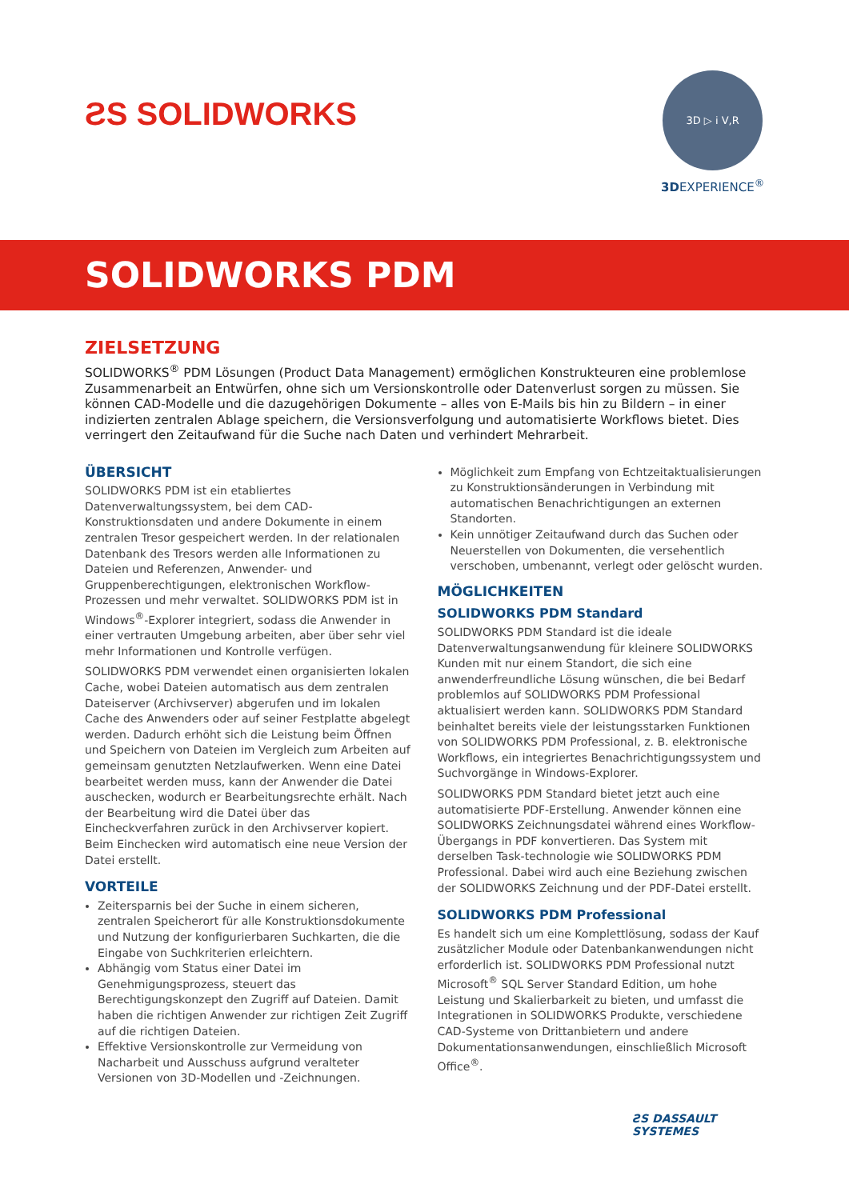ƧS SOLIDWORKS
3D ▷ i V,R
3DEXPERIENCE<sup>®</sup>
SOLIDWORKS PDM
ZIELSETZUNG
SOLIDWORKS<sup>®</sup> PDM Lösungen (Product Data Management) ermöglichen Konstrukteuren eine problemlose Zusammenarbeit an Entwürfen, ohne sich um Versionskontrolle oder Datenverlust sorgen zu müssen. Sie können CAD-Modelle und die dazugehörigen Dokumente – alles von E-Mails bis hin zu Bildern – in einer indizierten zentralen Ablage speichern, die Versionsverfolgung und automatisierte Workflows bietet. Dies verringert den Zeitaufwand für die Suche nach Daten und verhindert Mehrarbeit.
ÜBERSICHT
SOLIDWORKS PDM ist ein etabliertes Datenverwaltungssystem, bei dem CAD-Konstruktionsdaten und andere Dokumente in einem zentralen Tresor gespeichert werden. In der relationalen Datenbank des Tresors werden alle Informationen zu Dateien und Referenzen, Anwender- und Gruppenberechtigungen, elektronischen Workflow-Prozessen und mehr verwaltet. SOLIDWORKS PDM ist in Windows<sup>®</sup>-Explorer integriert, sodass die Anwender in einer vertrauten Umgebung arbeiten, aber über sehr viel mehr Informationen und Kontrolle verfügen.
SOLIDWORKS PDM verwendet einen organisierten lokalen Cache, wobei Dateien automatisch aus dem zentralen Dateiserver (Archivserver) abgerufen und im lokalen Cache des Anwenders oder auf seiner Festplatte abgelegt werden. Dadurch erhöht sich die Leistung beim Öffnen und Speichern von Dateien im Vergleich zum Arbeiten auf gemeinsam genutzten Netzlaufwerken. Wenn eine Datei bearbeitet werden muss, kann der Anwender die Datei auschecken, wodurch er Bearbeitungsrechte erhält. Nach der Bearbeitung wird die Datei über das Eincheckverfahren zurück in den Archivserver kopiert. Beim Einchecken wird automatisch eine neue Version der Datei erstellt.
VORTEILE
Zeitersparnis bei der Suche in einem sicheren, zentralen Speicherort für alle Konstruktionsdokumente und Nutzung der konfigurierbaren Suchkarten, die die Eingabe von Suchkriterien erleichtern.
Abhängig vom Status einer Datei im Genehmigungsprozess, steuert das Berechtigungskonzept den Zugriff auf Dateien. Damit haben die richtigen Anwender zur richtigen Zeit Zugriff auf die richtigen Dateien.
Effektive Versionskontrolle zur Vermeidung von Nacharbeit und Ausschuss aufgrund veralteter Versionen von 3D-Modellen und -Zeichnungen.
Möglichkeit zum Empfang von Echtzeitaktualisierungen zu Konstruktionsänderungen in Verbindung mit automatischen Benachrichtigungen an externen Standorten.
Kein unnötiger Zeitaufwand durch das Suchen oder Neuerstellen von Dokumenten, die versehentlich verschoben, umbenannt, verlegt oder gelöscht wurden.
MÖGLICHKEITEN
SOLIDWORKS PDM Standard
SOLIDWORKS PDM Standard ist die ideale Datenverwaltungsanwendung für kleinere SOLIDWORKS Kunden mit nur einem Standort, die sich eine anwenderfreundliche Lösung wünschen, die bei Bedarf problemlos auf SOLIDWORKS PDM Professional aktualisiert werden kann. SOLIDWORKS PDM Standard beinhaltet bereits viele der leistungsstarken Funktionen von SOLIDWORKS PDM Professional, z. B. elektronische Workflows, ein integriertes Benachrichtigungssystem und Suchvorgänge in Windows-Explorer.
SOLIDWORKS PDM Standard bietet jetzt auch eine automatisierte PDF-Erstellung. Anwender können eine SOLIDWORKS Zeichnungsdatei während eines Workflow-Übergangs in PDF konvertieren. Das System mit derselben Task-technologie wie SOLIDWORKS PDM Professional. Dabei wird auch eine Beziehung zwischen der SOLIDWORKS Zeichnung und der PDF-Datei erstellt.
SOLIDWORKS PDM Professional
Es handelt sich um eine Komplettlösung, sodass der Kauf zusätzlicher Module oder Datenbankanwendungen nicht erforderlich ist. SOLIDWORKS PDM Professional nutzt Microsoft<sup>®</sup> SQL Server Standard Edition, um hohe Leistung und Skalierbarkeit zu bieten, und umfasst die Integrationen in SOLIDWORKS Produkte, verschiedene CAD-Systeme von Drittanbietern und andere Dokumentationsanwendungen, einschließlich Microsoft Office<sup>®</sup>.
ƧS DASSAULT
SYSTEMES